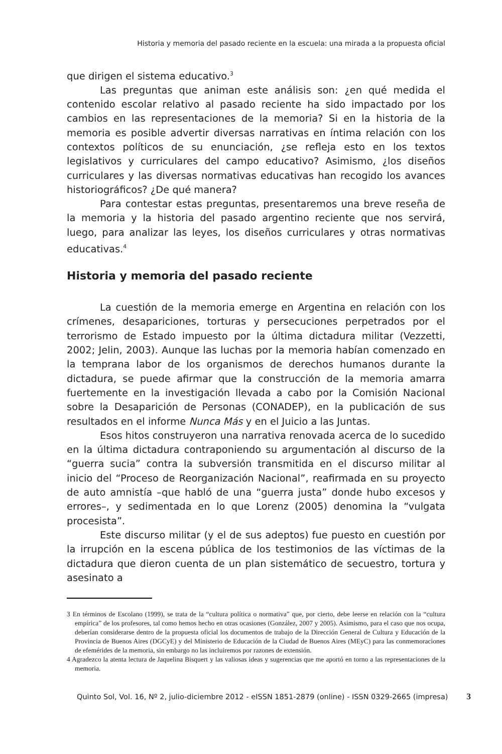Historia y memoria del pasado reciente en la escuela: una mirada a la propuesta oficial
que dirigen el sistema educativo.<sup>3</sup>
Las preguntas que animan este análisis son: ¿en qué medida el contenido escolar relativo al pasado reciente ha sido impactado por los cambios en las representaciones de la memoria? Si en la historia de la memoria es posible advertir diversas narrativas en íntima relación con los contextos políticos de su enunciación, ¿se refleja esto en los textos legislativos y curriculares del campo educativo? Asimismo, ¿los diseños curriculares y las diversas normativas educativas han recogido los avances historiográficos? ¿De qué manera?
Para contestar estas preguntas, presentaremos una breve reseña de la memoria y la historia del pasado argentino reciente que nos servirá, luego, para analizar las leyes, los diseños curriculares y otras normativas educativas.<sup>4</sup>
Historia y memoria del pasado reciente
La cuestión de la memoria emerge en Argentina en relación con los crímenes, desapariciones, torturas y persecuciones perpetrados por el terrorismo de Estado impuesto por la última dictadura militar (Vezzetti, 2002; Jelin, 2003). Aunque las luchas por la memoria habían comenzado en la temprana labor de los organismos de derechos humanos durante la dictadura, se puede afirmar que la construcción de la memoria amarra fuertemente en la investigación llevada a cabo por la Comisión Nacional sobre la Desaparición de Personas (CONADEP), en la publicación de sus resultados en el informe Nunca Más y en el Juicio a las Juntas.
Esos hitos construyeron una narrativa renovada acerca de lo sucedido en la última dictadura contraponiendo su argumentación al discurso de la “guerra sucia” contra la subversión transmitida en el discurso militar al inicio del “Proceso de Reorganización Nacional”, reafirmada en su proyecto de auto amnistía –que habló de una “guerra justa” donde hubo excesos y errores–, y sedimentada en lo que Lorenz (2005) denomina la “vulgata procesista”.
Este discurso militar (y el de sus adeptos) fue puesto en cuestión por la irrupción en la escena pública de los testimonios de las víctimas de la dictadura que dieron cuenta de un plan sistemático de secuestro, tortura y asesinato a
3 En términos de Escolano (1999), se trata de la “cultura política o normativa” que, por cierto, debe leerse en relación con la “cultura empírica” de los profesores, tal como hemos hecho en otras ocasiones (González, 2007 y 2005). Asimismo, para el caso que nos ocupa, deberían considerarse dentro de la propuesta oficial los documentos de trabajo de la Dirección General de Cultura y Educación de la Provincia de Buenos Aires (DGCyE) y del Ministerio de Educación de la Ciudad de Buenos Aires (MEyC) para las conmemoraciones de efemérides de la memoria, sin embargo no las incluiremos por razones de extensión.
4 Agradezco la atenta lectura de Jaquelina Bisquert y las valiosas ideas y sugerencias que me aportó en torno a las representaciones de la memoria.
Quinto Sol, Vol. 16, Nº 2, julio-diciembre 2012 - eISSN 1851-2879 (online) - ISSN 0329-2665 (impresa) 3